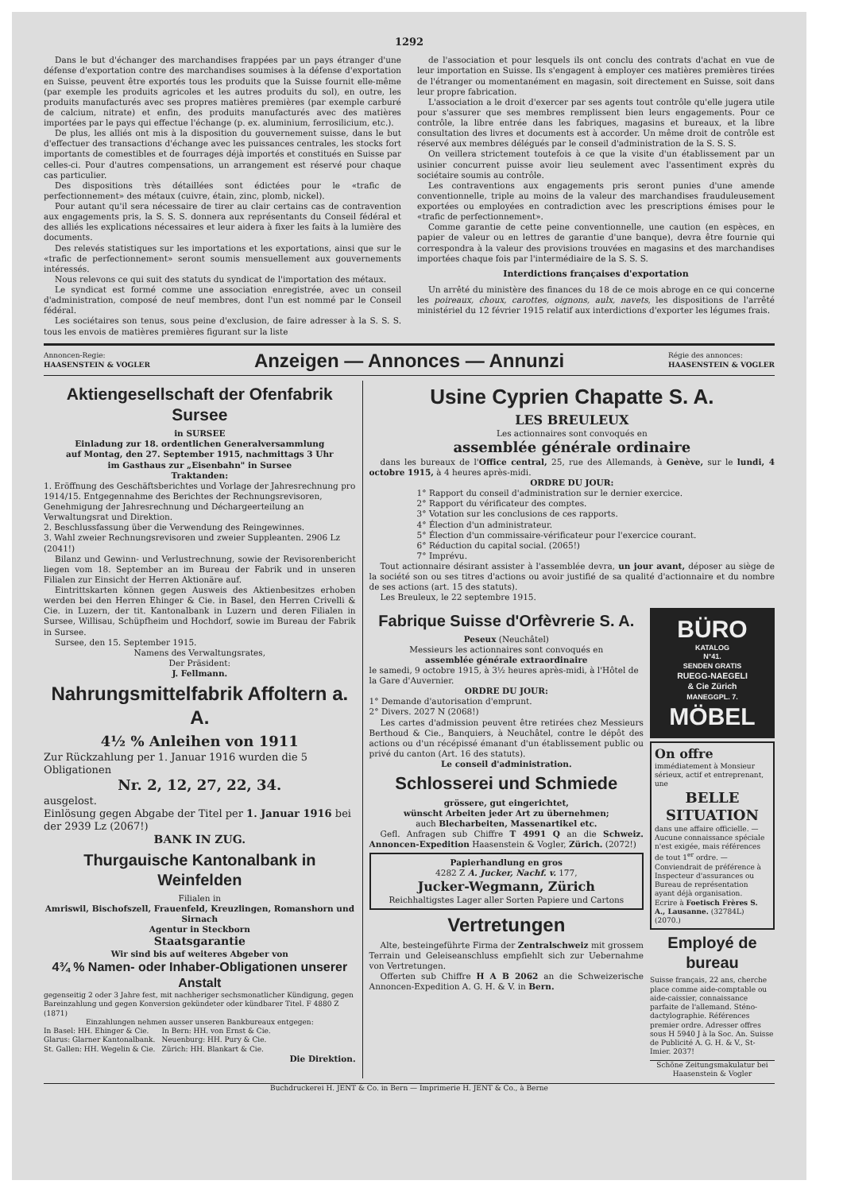1292
Dans le but d'échanger des marchandises frappées par un pays étranger d'une défense d'exportation contre des marchandises soumises à la défense d'exportation en Suisse, peuvent être exportés tous les produits que la Suisse fournit elle-même (par exemple les produits agricoles et les autres produits du sol), en outre, les produits manufacturés avec ses propres matières premières (par exemple carburé de calcium, nitrate) et enfin, des produits manufacturés avec des matières importées par le pays qui effectue l'échange (p. ex. aluminium, ferrosilicium, etc.).
De plus, les alliés ont mis à la disposition du gouvernement suisse, dans le but d'effectuer des transactions d'échange avec les puissances centrales, les stocks fort importants de comestibles et de fourrages déjà importés et constitués en Suisse par celles-ci. Pour d'autres compensations, un arrangement est réservé pour chaque cas particulier.
Des dispositions très détaillées sont édictées pour le «trafic de perfectionnement» des métaux (cuivre, étain, zinc, plomb, nickel).
Pour autant qu'il sera nécessaire de tirer au clair certains cas de contravention aux engagements pris, la S. S. S. donnera aux représentants du Conseil fédéral et des alliés les explications nécessaires et leur aidera à fixer les faits à la lumière des documents.
Des relevés statistiques sur les importations et les exportations, ainsi que sur le «trafic de perfectionnement» seront soumis mensuellement aux gouvernements intéressés.
Nous relevons ce qui suit des statuts du syndicat de l'importation des métaux.
Le syndicat est formé comme une association enregistrée, avec un conseil d'administration, composé de neuf membres, dont l'un est nommé par le Conseil fédéral.
Les sociétaires son tenus, sous peine d'exclusion, de faire adresser à la S. S. S. tous les envois de matières premières figurant sur la liste
de l'association et pour lesquels ils ont conclu des contrats d'achat en vue de leur importation en Suisse. Ils s'engagent à employer ces matières premières tirées de l'étranger ou momentanément en magasin, soit directement en Suisse, soit dans leur propre fabrication.
L'association a le droit d'exercer par ses agents tout contrôle qu'elle jugera utile pour s'assurer que ses membres remplissent bien leurs engagements. Pour ce contrôle, la libre entrée dans les fabriques, magasins et bureaux, et la libre consultation des livres et documents est à accorder. Un même droit de contrôle est réservé aux membres délégués par le conseil d'administration de la S. S. S.
On veillera strictement toutefois à ce que la visite d'un établissement par un usinier concurrent puisse avoir lieu seulement avec l'assentiment exprès du sociétaire soumis au contrôle.
Les contraventions aux engagements pris seront punies d'une amende conventionnelle, triple au moins de la valeur des marchandises frauduleusement exportées ou employées en contradiction avec les prescriptions émises pour le «trafic de perfectionnement».
Comme garantie de cette peine conventionnelle, une caution (en espèces, en papier de valeur ou en lettres de garantie d'une banque), devra être fournie qui correspondra à la valeur des provisions trouvées en magasins et des marchandises importées chaque fois par l'intermédiaire de la S. S. S.
Interdictions françaises d'exportation
Un arrêté du ministère des finances du 18 de ce mois abroge en ce qui concerne les poireaux, choux, carottes, oignons, aulx, navets, les dispositions de l'arrêté ministériel du 12 février 1915 relatif aux interdictions d'exporter les légumes frais.
Annoncen-Regie:
HAASENSTEIN & VOGLER Anzeigen — Annonces — Annunzi Régie des annonces:
HAASENSTEIN & VOGLER
Aktiengesellschaft der Ofenfabrik Sursee
in SURSEE
Einladung zur 18. ordentlichen Generalversammlung
auf Montag, den 27. September 1915, nachmittags 3 Uhr
im Gasthaus zur „Eisenbahn" in Sursee
Traktanden:
1. Eröffnung des Geschäftsberichtes und Vorlage der Jahresrechnung pro 1914/15. Entgegennahme des Berichtes der Rechnungsrevisoren, Genehmigung der Jahresrechnung und Déchargeerteilung an Verwaltungsrat und Direktion.
2. Beschlussfassung über die Verwendung des Reingewinnes.
3. Wahl zweier Rechnungsrevisoren und zweier Suppleanten. 2906 Lz (2041!)
Bilanz und Gewinn- und Verlustrechnung, sowie der Revisorenbericht liegen vom 18. September an im Bureau der Fabrik und in unseren Filialen zur Einsicht der Herren Aktionäre auf.
Eintrittskarten können gegen Ausweis des Aktienbesitzes erhoben werden bei den Herren Ehinger & Cie. in Basel, den Herren Crivelli & Cie. in Luzern, der tit. Kantonalbank in Luzern und deren Filialen in Sursee, Willisau, Schüpfheim und Hochdorf, sowie im Bureau der Fabrik in Sursee.
Sursee, den 15. September 1915.
Namens des Verwaltungsrates,
Der Präsident:
J. Fellmann.
Nahrungsmittelfabrik Affoltern a. A.
4½ % Anleihen von 1911
Zur Rückzahlung per 1. Januar 1916 wurden die 5 Obligationen
Nr. 2, 12, 27, 22, 34.
ausgelost.
Einlösung gegen Abgabe der Titel per 1. Januar 1916 bei der 2939 Lz (2067!)
BANK IN ZUG.
Thurgauische Kantonalbank in Weinfelden
Filialen in
Amriswil, Bischofszell, Frauenfeld, Kreuzlingen, Romanshorn und Sirnach
Agentur in Steckborn
Staatsgarantie
Wir sind bis auf weiteres Abgeber von
4¾ % Namen- oder Inhaber-Obligationen unserer Anstalt
gegenseitig 2 oder 3 Jahre fest, mit nachheriger sechsmonatlicher Kündigung, gegen Bareinzahlung und gegen Konversion gekündeter oder kündbarer Titel. F 4880 Z (1871)
Einzahlungen nehmen ausser unseren Bankbureaux entgegen:
In Basel: HH. Ehinger & Cie.
Glarus: Glarner Kantonalbank.
St. Gallen: HH. Wegelin & Cie.
In Bern: HH. von Ernst & Cie.
Neuenburg: HH. Pury & Cie.
Zürich: HH. Blankart & Cie.
Die Direktion.
Usine Cyprien Chapatte S. A.
LES BREULEUX
Les actionnaires sont convoqués en
assemblée générale ordinaire
dans les bureaux de l'Office central, 25, rue des Allemands, à Genève, sur le lundi, 4 octobre 1915, à 4 heures après-midi.
ORDRE DU JOUR:
1° Rapport du conseil d'administration sur le dernier exercice.
2° Rapport du vérificateur des comptes.
3° Votation sur les conclusions de ces rapports.
4° Élection d'un administrateur.
5° Élection d'un commissaire-vérificateur pour l'exercice courant.
6° Réduction du capital social. (2065!)
7° Imprévu.
Tout actionnaire désirant assister à l'assemblée devra, un jour avant, déposer au siège de la société son ou ses titres d'actions ou avoir justifié de sa qualité d'actionnaire et du nombre de ses actions (art. 15 des statuts).
Les Breuleux, le 22 septembre 1915.
Fabrique Suisse d'Orfèvrerie S. A.
Peseux (Neuchâtel)
Messieurs les actionnaires sont convoqués en
assemblée générale extraordinaire
le samedi, 9 octobre 1915, à 3½ heures après-midi, à l'Hôtel de la Gare d'Auvernier.
ORDRE DU JOUR:
1° Demande d'autorisation d'emprunt.
2° Divers. 2027 N (2068!)
Les cartes d'admission peuvent être retirées chez Messieurs Berthoud & Cie., Banquiers, à Neuchâtel, contre le dépôt des actions ou d'un récépissé émanant d'un établissement public ou privé du canton (Art. 16 des statuts).
Le conseil d'administration.
Schlosserei und Schmiede
grössere, gut eingerichtet,
wünscht Arbeiten jeder Art zu übernehmen;
auch Blecharbeiten, Massenartikel etc.
Gefl. Anfragen sub Chiffre T 4991 Q an die Schweiz. Annoncen-Expedition Haasenstein & Vogler, Zürich. (2072!)
Papierhandlung en gros
4282 Z A. Jucker, Nachf. v. 177,
Jucker-Wegmann, Zürich
Reichhaltigstes Lager aller Sorten Papiere und Cartons
Vertretungen
Alte, besteingeführte Firma der Zentralschweiz mit grossem Terrain und Geleiseanschluss empfiehlt sich zur Uebernahme von Vertretungen.
Offerten sub Chiffre H A B 2062 an die Schweizerische Annoncen-Expedition A. G. H. & V. in Bern.
BÜRO
KATALOG
N°41.
SENDEN GRATIS
RUEGG-NAEGELI
& Cie Zürich
MANEGGPL. 7.
MÖBEL
On offre immédiatement à Monsieur sérieux, actif et entreprenant, une
BELLE SITUATION
dans une affaire officielle. — Aucune connaissance spéciale n'est exigée, mais références de tout 1<sup>er</sup> ordre. — Conviendrait de préférence à Inspecteur d'assurances ou Bureau de représentation ayant déjà organisation.
Ecrire à Foetisch Frères S. A., Lausanne. (32784L) (2070.)
Employé de bureau
Suisse français, 22 ans, cherche place comme aide-comptable ou aide-caissier, connaissance parfaite de l'allemand. Sténo-dactylographie. Références premier ordre. Adresser offres sous H 5940 J à la Soc. An. Suisse de Publicité A. G. H. & V., St-Imier. 2037!
Schöne Zeitungsmakulatur bei Haasenstein & Vogler
Buchdruckerei H. JENT & Co. in Bern — Imprimerie H. JENT & Co., à Berne